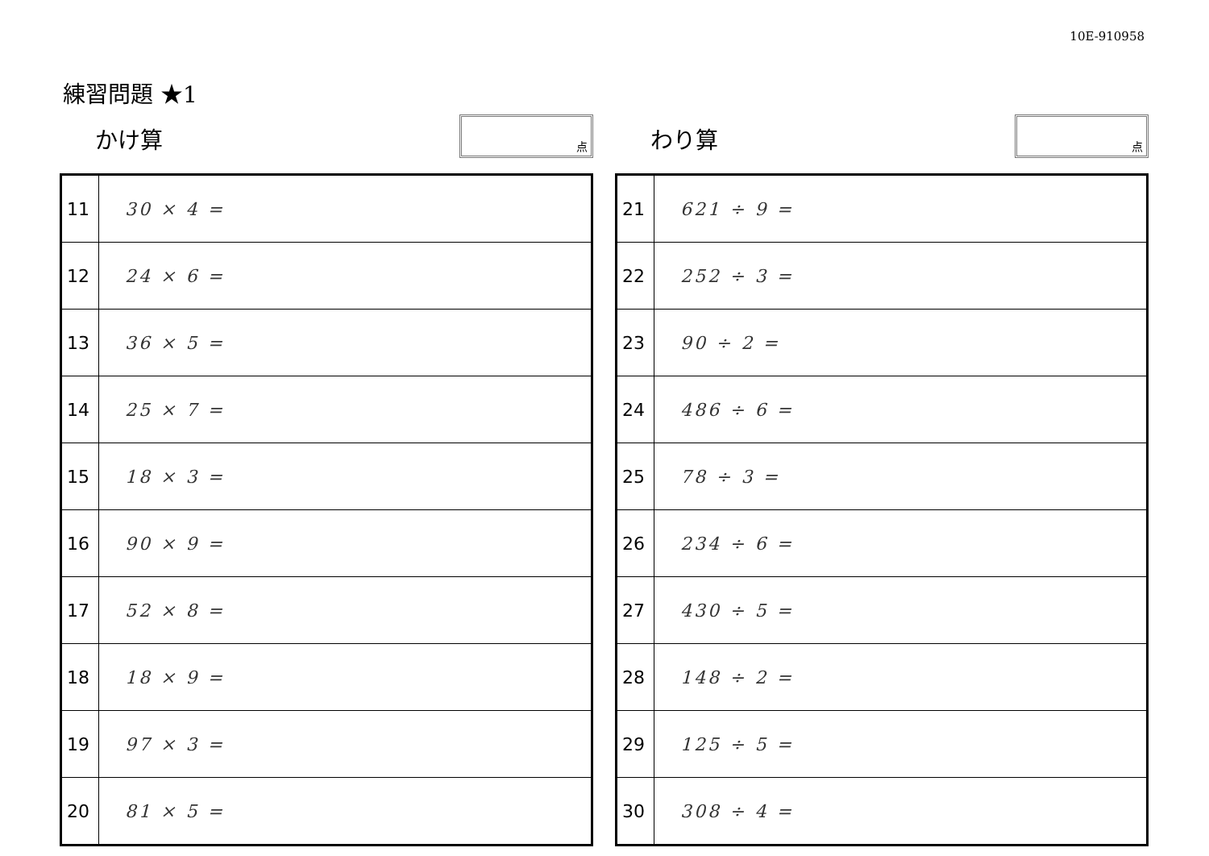10E-910958
練習問題 ★1
かけ算
点
| 11 | 30 × 4 = |
| 12 | 24 × 6 = |
| 13 | 36 × 5 = |
| 14 | 25 × 7 = |
| 15 | 18 × 3 = |
| 16 | 90 × 9 = |
| 17 | 52 × 8 = |
| 18 | 18 × 9 = |
| 19 | 97 × 3 = |
| 20 | 81 × 5 = |
わり算
点
| 21 | 621 ÷ 9 = |
| 22 | 252 ÷ 3 = |
| 23 | 90 ÷ 2 = |
| 24 | 486 ÷ 6 = |
| 25 | 78 ÷ 3 = |
| 26 | 234 ÷ 6 = |
| 27 | 430 ÷ 5 = |
| 28 | 148 ÷ 2 = |
| 29 | 125 ÷ 5 = |
| 30 | 308 ÷ 4 = |